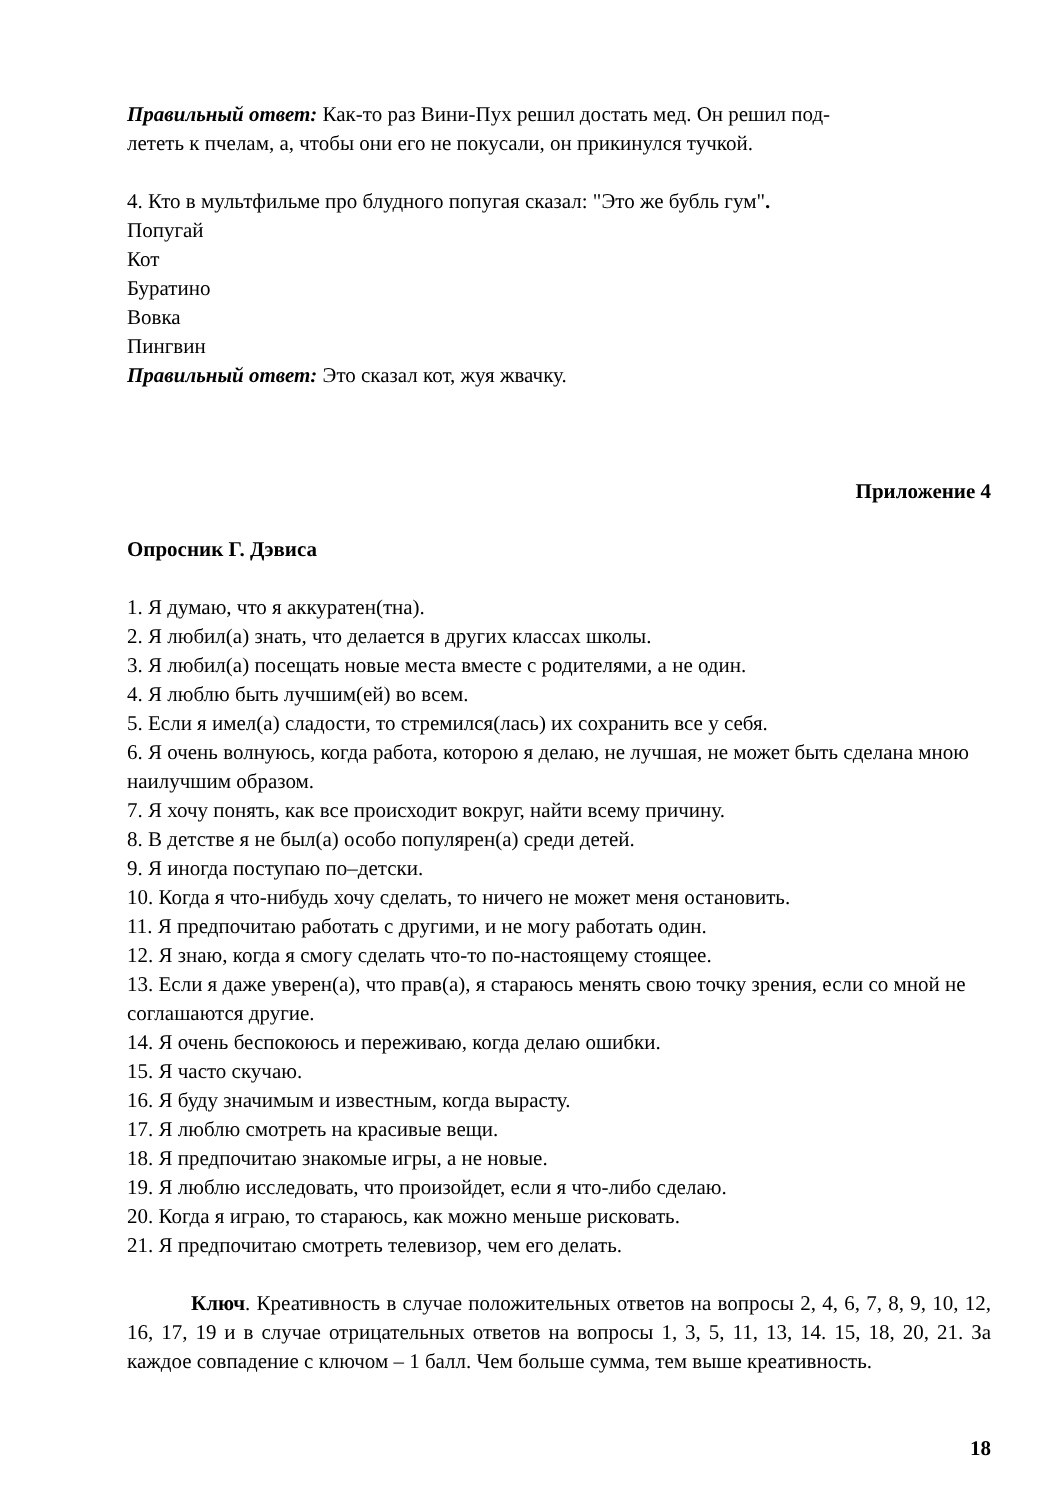Правильный ответ: Как-то раз Вини-Пух решил достать мед. Он решил под-
лететь к пчелам, а, чтобы они его не покусали, он прикинулся тучкой.
4. Кто в мультфильме про блудного попугая сказал: "Это же бубль гум".
Попугай
Кот
Буратино
Вовка
Пингвин
Правильный ответ: Это сказал кот, жуя жвачку.
Приложение 4
Опросник Г. Дэвиса
1. Я думаю, что я аккуратен(тна).
2. Я любил(а) знать, что делается в других классах школы.
3. Я любил(а) посещать новые места вместе с родителями, а не один.
4. Я люблю быть лучшим(ей) во всем.
5. Если я имел(а) сладости, то стремился(лась) их сохранить все у себя.
6. Я очень волнуюсь, когда работа, которою я делаю, не лучшая, не может быть сделана мною наилучшим образом.
7. Я хочу понять, как все происходит вокруг, найти всему причину.
8. В детстве я не был(а) особо популярен(а) среди детей.
9. Я иногда поступаю по–детски.
10. Когда я что-нибудь хочу сделать, то ничего не может меня остановить.
11. Я предпочитаю работать с другими, и не могу работать один.
12. Я знаю, когда я смогу сделать что-то по-настоящему стоящее.
13. Если я даже уверен(а), что прав(а), я стараюсь менять свою точку зрения, если со мной не соглашаются другие.
14. Я очень беспокоюсь и переживаю, когда делаю ошибки.
15. Я часто скучаю.
16. Я буду значимым и известным, когда вырасту.
17. Я люблю смотреть на красивые вещи.
18. Я предпочитаю знакомые игры, а не новые.
19. Я люблю исследовать, что произойдет, если я что-либо сделаю.
20. Когда я играю, то стараюсь, как можно меньше рисковать.
21. Я предпочитаю смотреть телевизор, чем его делать.
Ключ. Креативность в случае положительных ответов на вопросы 2, 4, 6, 7, 8, 9, 10, 12, 16, 17, 19 и в случае отрицательных ответов на вопросы 1, 3, 5, 11, 13, 14. 15, 18, 20, 21. За каждое совпадение с ключом – 1 балл. Чем больше сумма, тем выше креативность.
18